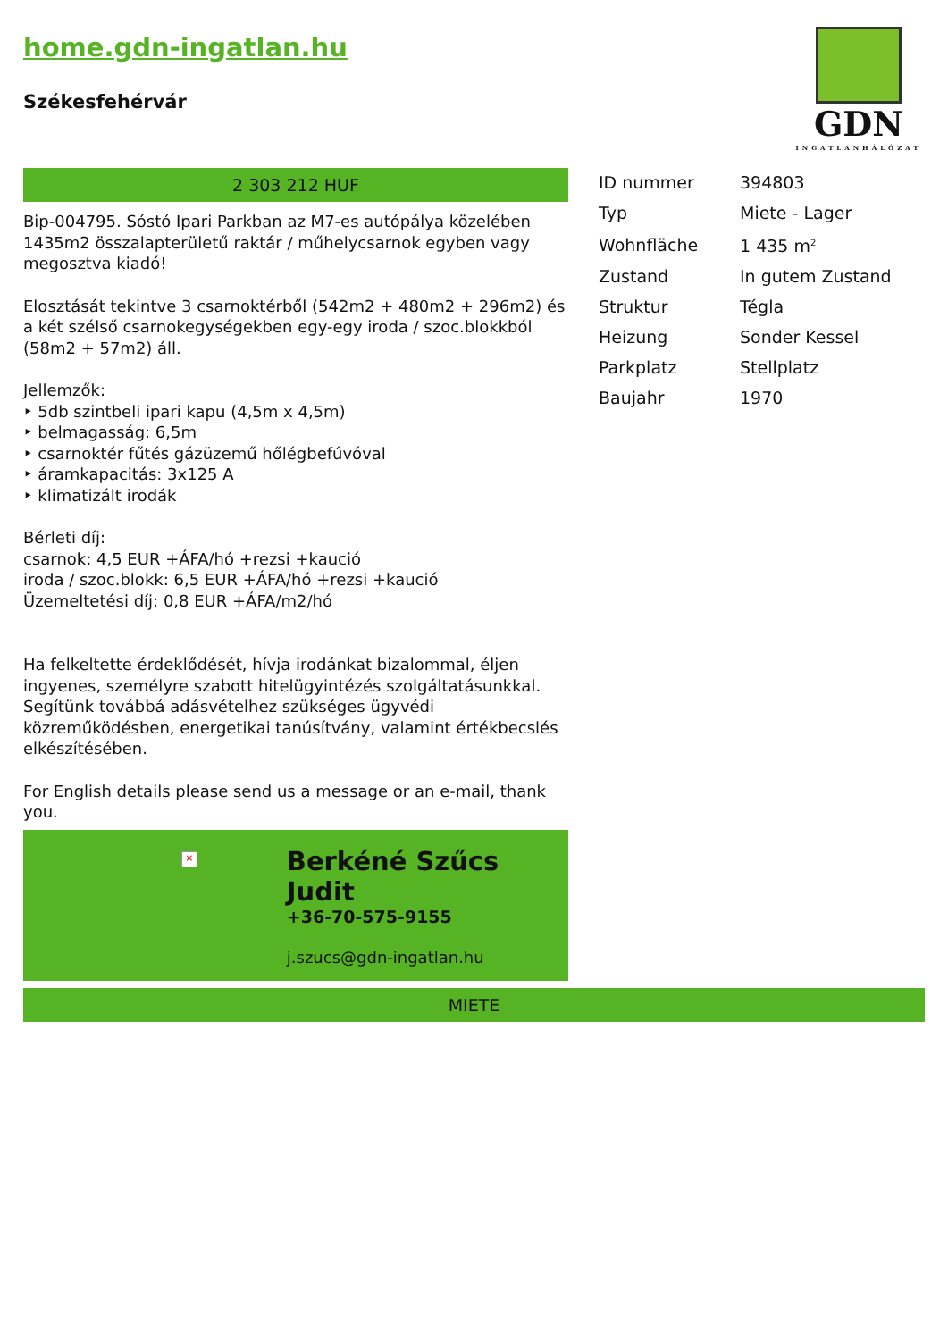home.gdn-ingatlan.hu
Székesfehérvár
GDN
INGATLANHÁLÓZAT
2 303 212 HUF
Bip-004795. Sóstó Ipari Parkban az M7-es autópálya közelében 1435m2 összalapterületű raktár / műhelycsarnok egyben vagy megosztva kiadó!
Elosztását tekintve 3 csarnoktérből (542m2 + 480m2 + 296m2) és a két szélső csarnokegységekben egy-egy iroda / szoc.blokkból (58m2 + 57m2) áll.
Jellemzők:
‣ 5db szintbeli ipari kapu (4,5m x 4,5m)
‣ belmagasság: 6,5m
‣ csarnoktér fűtés gázüzemű hőlégbefúvóval
‣ áramkapacitás: 3x125 A
‣ klimatizált irodák
Bérleti díj:
csarnok: 4,5 EUR +ÁFA/hó +rezsi +kaució
iroda / szoc.blokk: 6,5 EUR +ÁFA/hó +rezsi +kaució
Üzemeltetési díj: 0,8 EUR +ÁFA/m2/hó
Ha felkeltette érdeklődését, hívja irodánkat bizalommal, éljen ingyenes, személyre szabott hitelügyintézés szolgáltatásunkkal. Segítünk továbbá adásvételhez szükséges ügyvédi közreműködésben, energetikai tanúsítvány, valamint értékbecslés elkészítésében.
For English details please send us a message or an e-mail, thank you.
×
Berkéné Szűcs Judit
+36-70-575-9155
j.szucs@gdn-ingatlan.hu
| ID nummer | 394803 |
| Typ | Miete - Lager |
| Wohnfläche | 1 435 m<sup>2</sup> |
| Zustand | In gutem Zustand |
| Struktur | Tégla |
| Heizung | Sonder Kessel |
| Parkplatz | Stellplatz |
| Baujahr | 1970 |
MIETE